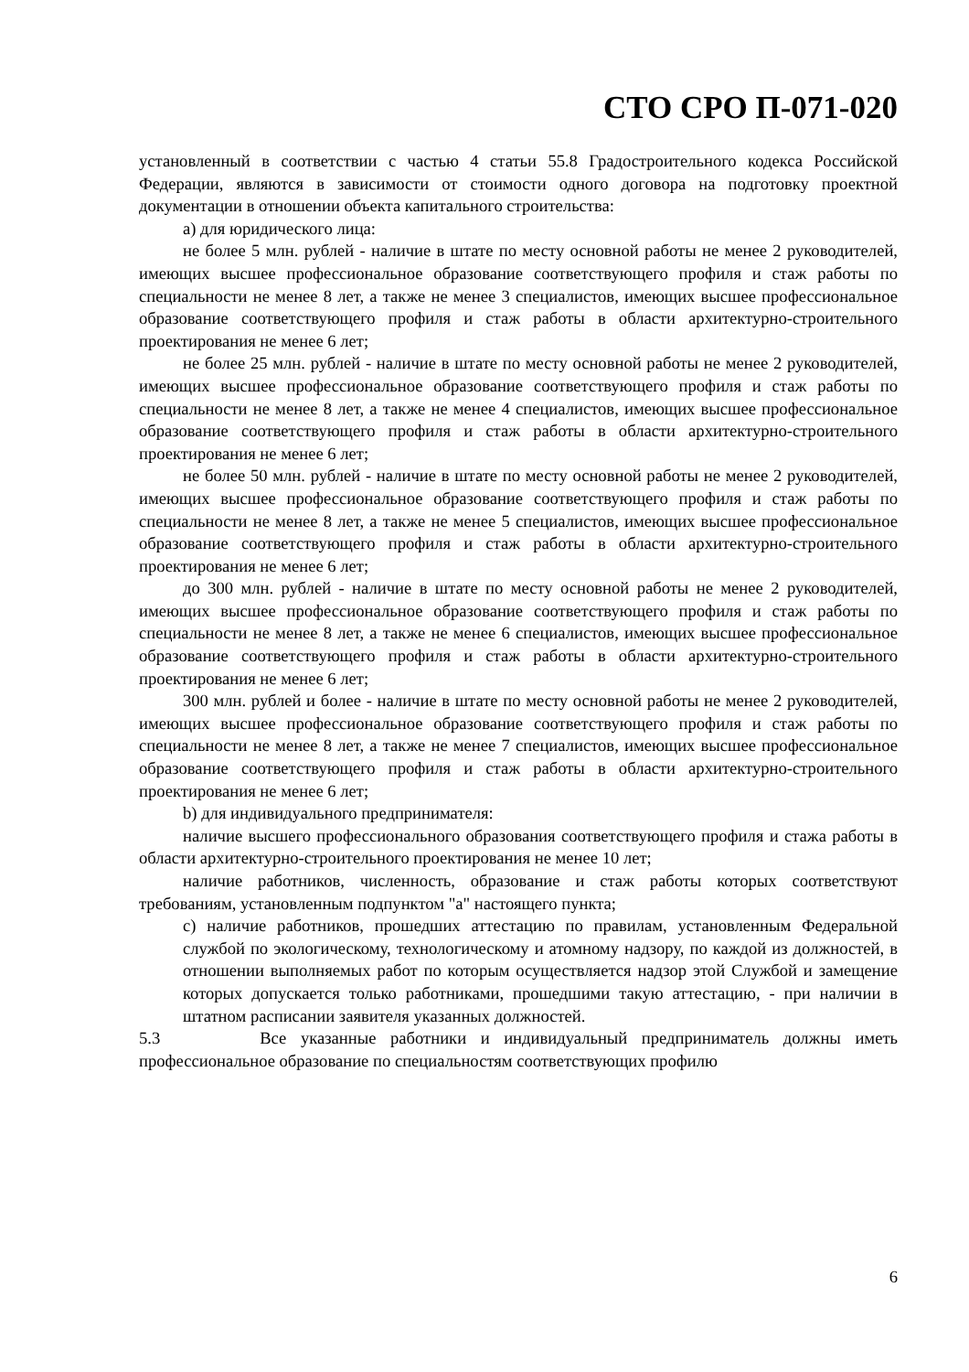СТО СРО П-071-020
установленный в соответствии с частью 4 статьи 55.8 Градостроительного кодекса Российской Федерации, являются в зависимости от стоимости одного договора на подготовку проектной документации в отношении объекта капитального строительства:
a) для юридического лица:
не более 5 млн. рублей - наличие в штате по месту основной работы не менее 2 руководителей, имеющих высшее профессиональное образование соответствующего профиля и стаж работы по специальности не менее 8 лет, а также не менее 3 специалистов, имеющих высшее профессиональное образование соответствующего профиля и стаж работы в области архитектурно-строительного проектирования не менее 6 лет;
не более 25 млн. рублей - наличие в штате по месту основной работы не менее 2 руководителей, имеющих высшее профессиональное образование соответствующего профиля и стаж работы по специальности не менее 8 лет, а также не менее 4 специалистов, имеющих высшее профессиональное образование соответствующего профиля и стаж работы в области архитектурно-строительного проектирования не менее 6 лет;
не более 50 млн. рублей - наличие в штате по месту основной работы не менее 2 руководителей, имеющих высшее профессиональное образование соответствующего профиля и стаж работы по специальности не менее 8 лет, а также не менее 5 специалистов, имеющих высшее профессиональное образование соответствующего профиля и стаж работы в области архитектурно-строительного проектирования не менее 6 лет;
до 300 млн. рублей - наличие в штате по месту основной работы не менее 2 руководителей, имеющих высшее профессиональное образование соответствующего профиля и стаж работы по специальности не менее 8 лет, а также не менее 6 специалистов, имеющих высшее профессиональное образование соответствующего профиля и стаж работы в области архитектурно-строительного проектирования не менее 6 лет;
300 млн. рублей и более - наличие в штате по месту основной работы не менее 2 руководителей, имеющих высшее профессиональное образование соответствующего профиля и стаж работы по специальности не менее 8 лет, а также не менее 7 специалистов, имеющих высшее профессиональное образование соответствующего профиля и стаж работы в области архитектурно-строительного проектирования не менее 6 лет;
b) для индивидуального предпринимателя:
наличие высшего профессионального образования соответствующего профиля и стажа работы в области архитектурно-строительного проектирования не менее 10 лет;
наличие работников, численность, образование и стаж работы которых соответствуют требованиям, установленным подпунктом "a" настоящего пункта;
c) наличие работников, прошедших аттестацию по правилам, установленным Федеральной службой по экологическому, технологическому и атомному надзору, по каждой из должностей, в отношении выполняемых работ по которым осуществляется надзор этой Службой и замещение которых допускается только работниками, прошедшими такую аттестацию, - при наличии в штатном расписании заявителя указанных должностей.
5.3 Все указанные работники и индивидуальный предприниматель должны иметь профессиональное образование по специальностям соответствующих профилю
6